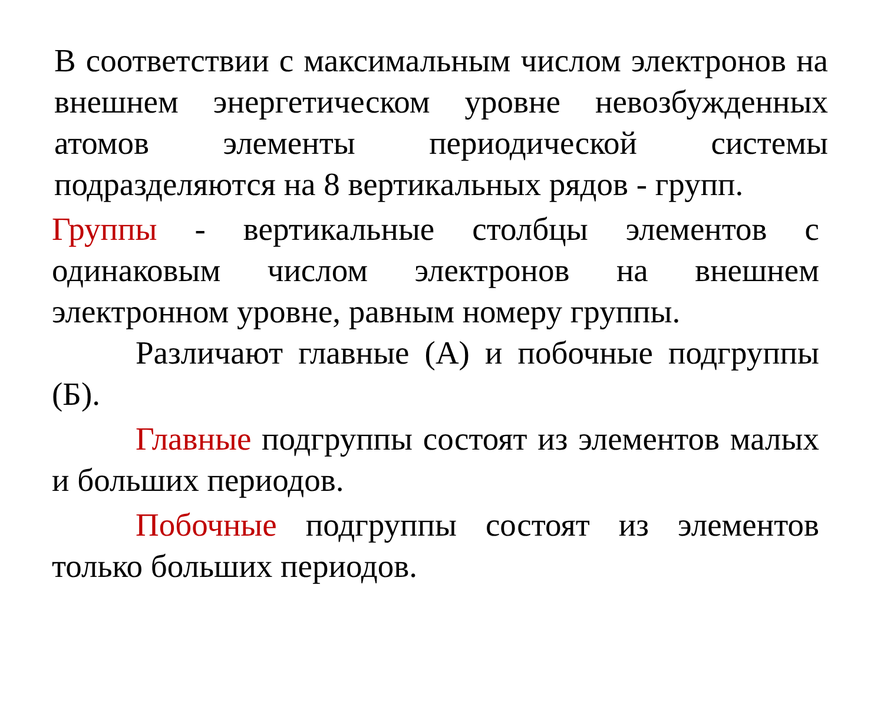В соответствии с максимальным числом электронов на внешнем энергетическом уровне невозбужденных атомов элементы периодической системы подразделяются на 8 вертикальных рядов - групп.
Группы - вертикальные столбцы элементов с одинаковым числом электронов на внешнем электронном уровне, равным номеру группы.
Различают главные (А) и побочные подгруппы (Б).
Главные подгруппы состоят из элементов малых и больших периодов.
Побочные подгруппы состоят из элементов только больших периодов.